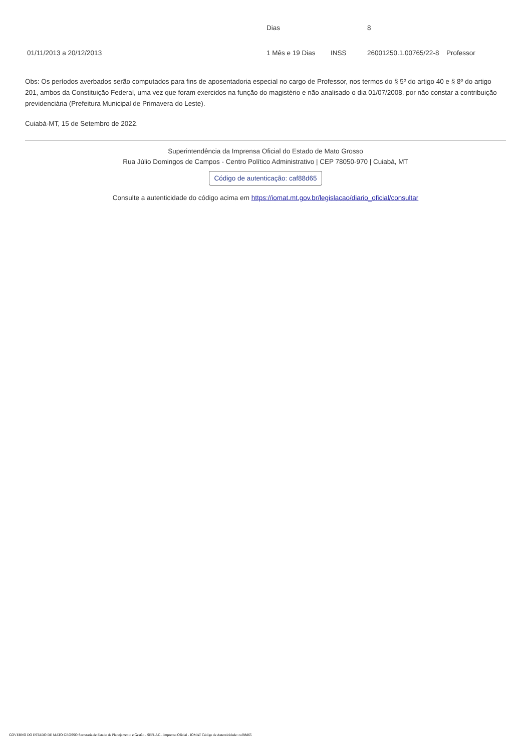| | Dias | | 8 | |
| 01/11/2013 a 20/12/2013 | 1 Mês e 19 Dias | INSS | 26001250.1.00765/22-8 | Professor |
Obs: Os períodos averbados serão computados para fins de aposentadoria especial no cargo de Professor, nos termos do § 5º do artigo 40 e § 8º do artigo 201, ambos da Constituição Federal, uma vez que foram exercidos na função do magistério e não analisado o dia 01/07/2008, por não constar a contribuição previdenciária (Prefeitura Municipal de Primavera do Leste).
Cuiabá-MT, 15 de Setembro de 2022.
Superintendência da Imprensa Oficial do Estado de Mato Grosso
Rua Júlio Domingos de Campos - Centro Político Administrativo | CEP 78050-970 | Cuiabá, MT
Código de autenticação: caf88d65
Consulte a autenticidade do código acima em https://iomat.mt.gov.br/legislacao/diario_oficial/consultar
GOVERNO DO ESTADO DE MATO GROSSO Secretaria de Estado de Planejamento e Gestão - SEPLAG - Imprensa Oficial - IOMAT Código de Autenticidade: caf88d65